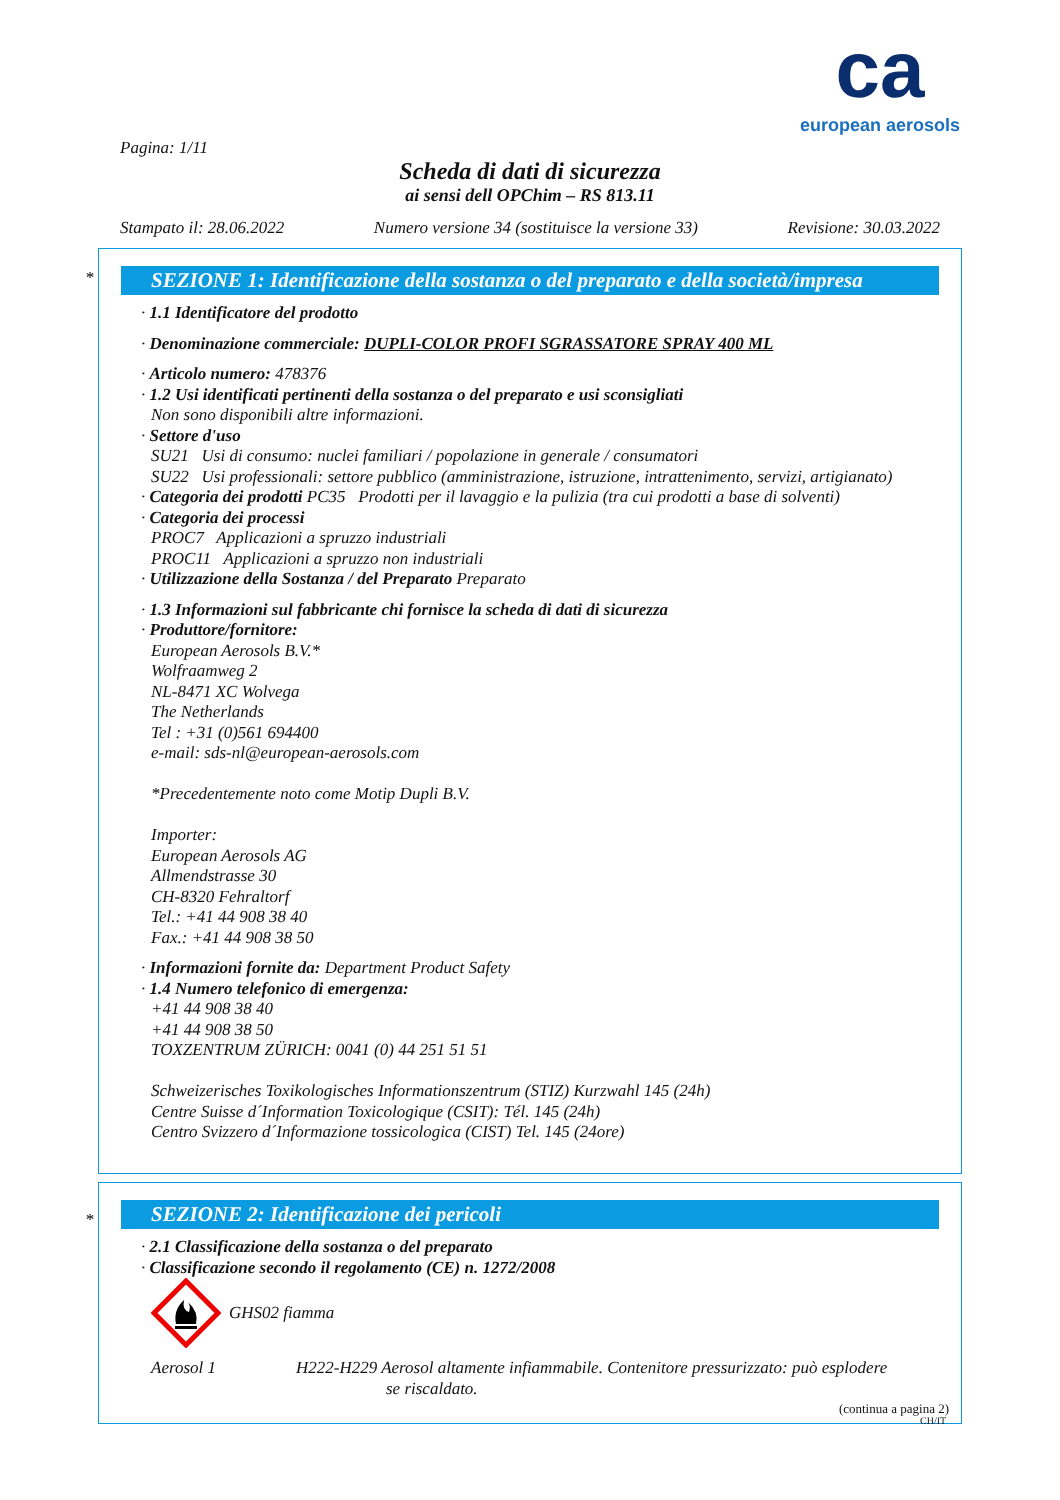ca
european aerosols
Pagina: 1/11
Scheda di dati di sicurezza
ai sensi dell OPChim – RS 813.11
Stampato il: 28.06.2022 Numero versione 34 (sostituisce la versione 33) Revisione: 30.03.2022
*
SEZIONE 1: Identificazione della sostanza o del preparato e della società/impresa
· 1.1 Identificatore del prodotto
· Denominazione commerciale: DUPLI-COLOR PROFI SGRASSATORE SPRAY 400 ML
· Articolo numero: 478376
· 1.2 Usi identificati pertinenti della sostanza o del preparato e usi sconsigliati
Non sono disponibili altre informazioni.
· Settore d'uso
SU21 Usi di consumo: nuclei familiari / popolazione in generale / consumatori
SU22 Usi professionali: settore pubblico (amministrazione, istruzione, intrattenimento, servizi, artigianato)
· Categoria dei prodotti PC35 Prodotti per il lavaggio e la pulizia (tra cui prodotti a base di solventi)
· Categoria dei processi
PROC7 Applicazioni a spruzzo industriali
PROC11 Applicazioni a spruzzo non industriali
· Utilizzazione della Sostanza / del Preparato Preparato
· 1.3 Informazioni sul fabbricante chi fornisce la scheda di dati di sicurezza
· Produttore/fornitore:
European Aerosols B.V.*
Wolfraamweg 2
NL-8471 XC Wolvega
The Netherlands
Tel : +31 (0)561 694400
e-mail: sds-nl@european-aerosols.com
*Precedentemente noto come Motip Dupli B.V.
Importer:
European Aerosols AG
Allmendstrasse 30
CH-8320 Fehraltorf
Tel.: +41 44 908 38 40
Fax.: +41 44 908 38 50
· Informazioni fornite da: Department Product Safety
· 1.4 Numero telefonico di emergenza:
+41 44 908 38 40
+41 44 908 38 50
TOXZENTRUM ZÜRICH: 0041 (0) 44 251 51 51
Schweizerisches Toxikologisches Informationszentrum (STIZ) Kurzwahl 145 (24h)
Centre Suisse d´Information Toxicologique (CSIT): Tél. 145 (24h)
Centro Svizzero d´Informazione tossicologica (CIST) Tel. 145 (24ore)
*
SEZIONE 2: Identificazione dei pericoli
· 2.1 Classificazione della sostanza o del preparato
· Classificazione secondo il regolamento (CE) n. 1272/2008
GHS02 fiamma
Aerosol 1 H222-H229 Aerosol altamente infiammabile. Contenitore pressurizzato: può esplodere
se riscaldato.
(continua a pagina 2)
CH/IT